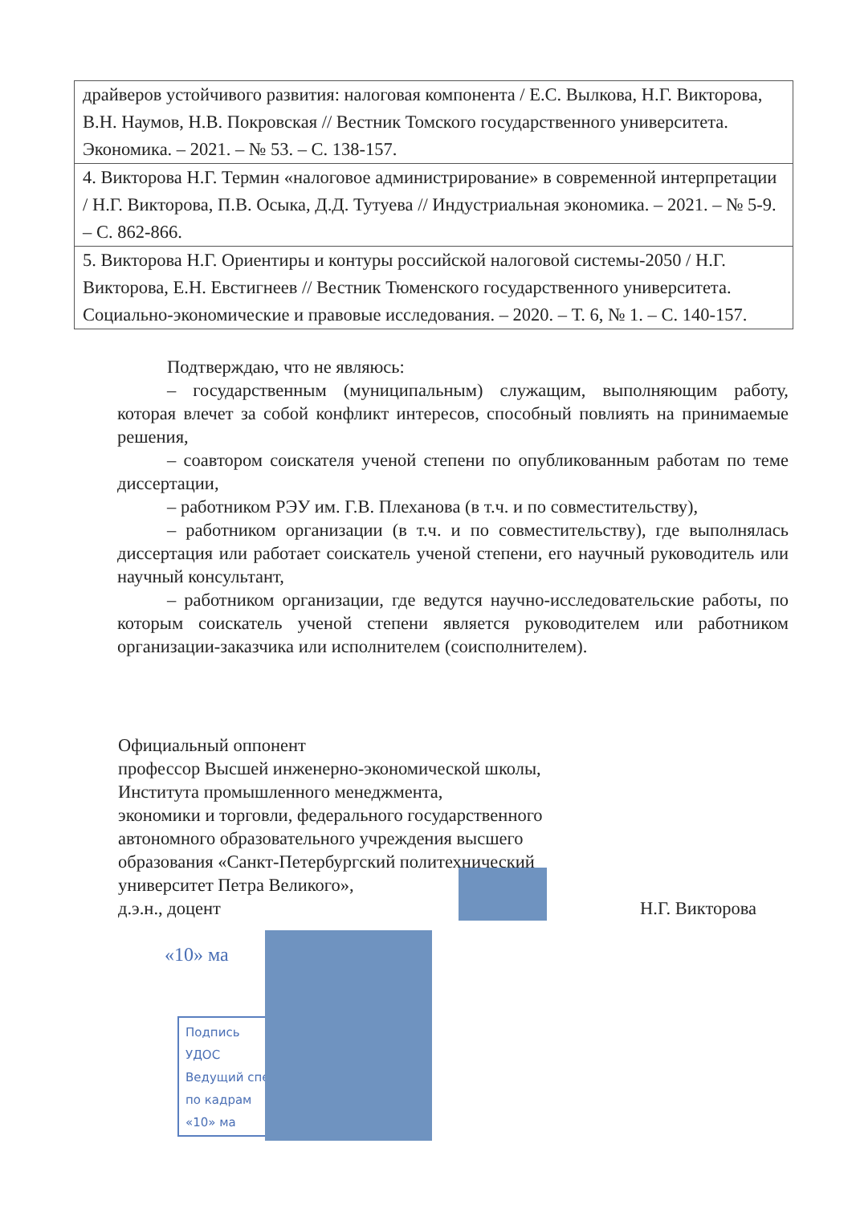| драйверов устойчивого развития: налоговая компонента / Е.С. Вылкова, Н.Г. Викторова, В.Н. Наумов, Н.В. Покровская // Вестник Томского государственного университета. Экономика. – 2021. – № 53. – С. 138-157. |
| 4. Викторова Н.Г. Термин «налоговое администрирование» в современной интерпретации / Н.Г. Викторова, П.В. Осыка, Д.Д. Тутуева // Индустриальная экономика. – 2021. – № 5-9. – С. 862-866. |
| 5. Викторова Н.Г. Ориентиры и контуры российской налоговой системы-2050 / Н.Г. Викторова, Е.Н. Евстигнеев // Вестник Тюменского государственного университета. Социально-экономические и правовые исследования. – 2020. – Т. 6, № 1. – С. 140-157. |
Подтверждаю, что не являюсь:
– государственным (муниципальным) служащим, выполняющим работу, которая влечет за собой конфликт интересов, способный повлиять на принимаемые решения,
– соавтором соискателя ученой степени по опубликованным работам по теме диссертации,
– работником РЭУ им. Г.В. Плеханова (в т.ч. и по совместительству),
– работником организации (в т.ч. и по совместительству), где выполнялась диссертация или работает соискатель ученой степени, его научный руководитель или научный консультант,
– работником организации, где ведутся научно-исследовательские работы, по которым соискатель ученой степени является руководителем или работником организации-заказчика или исполнителем (соисполнителем).
Официальный оппонент
профессор Высшей инженерно-экономической школы,
Института промышленного менеджмента,
экономики и торговли, федерального государственного
автономного образовательного учреждения высшего
образования «Санкт-Петербургский политехнический
университет Петра Великого»,
д.э.н., доцент Н.Г. Викторова
«10» ма
Подпись
УДОС
Ведущий спе
по кадрам
«10» ма